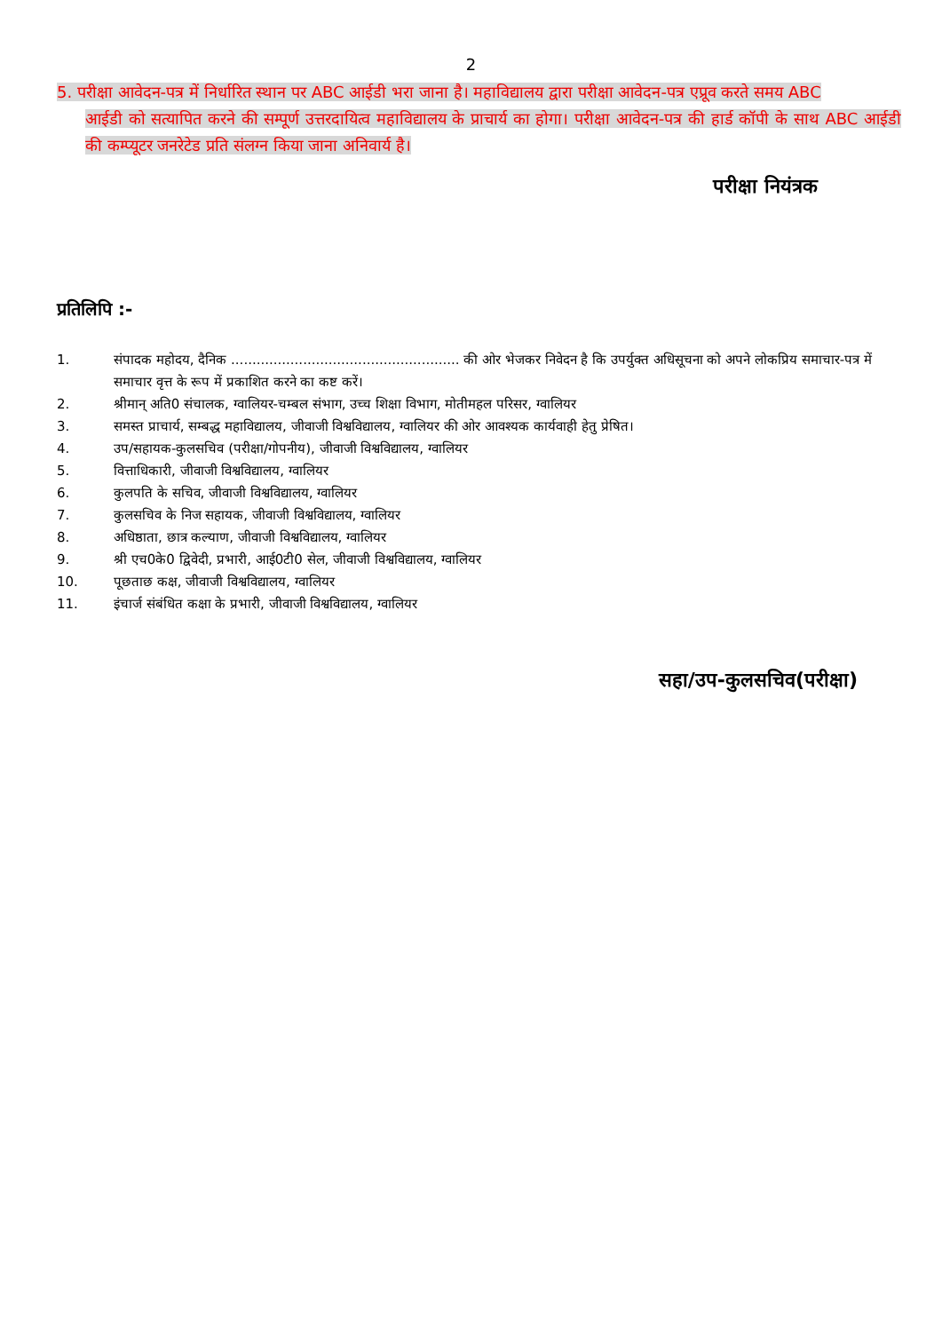2
5. परीक्षा आवेदन-पत्र में निर्धारित स्थान पर ABC आईडी भरा जाना है। महाविद्यालय द्वारा परीक्षा आवेदन-पत्र एप्रूव करते समय ABC
आईडी को सत्यापित करने की सम्पूर्ण उत्तरदायित्व महाविद्यालय के प्राचार्य का होगा। परीक्षा आवेदन-पत्र की हार्ड कॉपी के साथ ABC आईडी की कम्प्यूटर जनरेटेड प्रति संलग्न किया जाना अनिवार्य है।
परीक्षा नियंत्रक
प्रतिलिपि :-
1. संपादक महोदय, दैनिक ...................................................... की ओर भेजकर निवेदन है कि उपर्युक्त अधिसूचना को अपने लोकप्रिय समाचार-पत्र में समाचार वृत्त के रूप में प्रकाशित करने का कष्ट करें।
2. श्रीमान् अति0 संचालक, ग्वालियर-चम्बल संभाग, उच्च शिक्षा विभाग, मोतीमहल परिसर, ग्वालियर
3. समस्त प्राचार्य, सम्बद्ध महाविद्यालय, जीवाजी विश्वविद्यालय, ग्वालियर की ओर आवश्यक कार्यवाही हेतु प्रेषित।
4. उप/सहायक-कुलसचिव (परीक्षा/गोपनीय), जीवाजी विश्वविद्यालय, ग्वालियर
5. वित्ताधिकारी, जीवाजी विश्वविद्यालय, ग्वालियर
6. कुलपति के सचिव, जीवाजी विश्वविद्यालय, ग्वालियर
7. कुलसचिव के निज सहायक, जीवाजी विश्वविद्यालय, ग्वालियर
8. अधिष्ठाता, छात्र कल्याण, जीवाजी विश्वविद्यालय, ग्वालियर
9. श्री एच0के0 द्विवेदी, प्रभारी, आई0टी0 सेल, जीवाजी विश्वविद्यालय, ग्वालियर
10. पूछताछ कक्ष, जीवाजी विश्वविद्यालय, ग्वालियर
11. इंचार्ज संबंधित कक्षा के प्रभारी, जीवाजी विश्वविद्यालय, ग्वालियर
सहा/उप-कुलसचिव(परीक्षा)